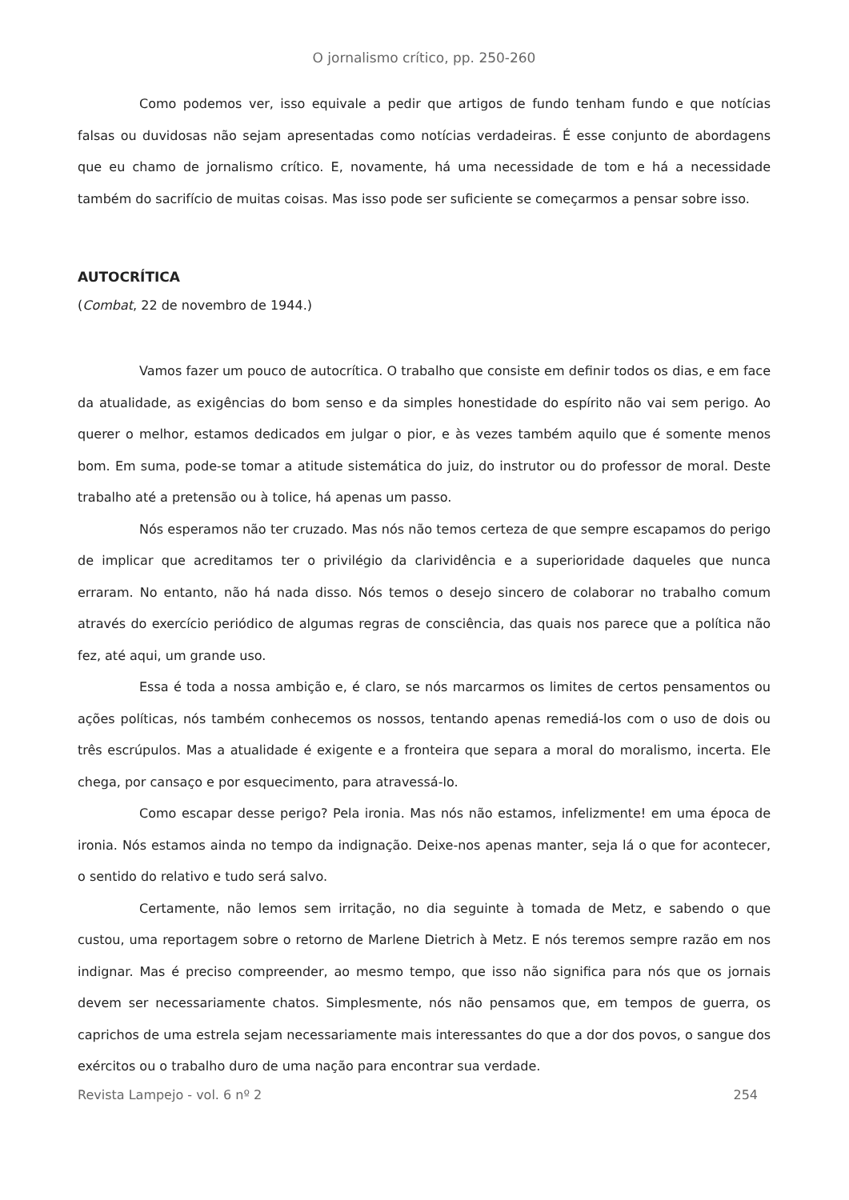O jornalismo crítico, pp. 250-260
Como podemos ver, isso equivale a pedir que artigos de fundo tenham fundo e que notícias falsas ou duvidosas não sejam apresentadas como notícias verdadeiras. É esse conjunto de abordagens que eu chamo de jornalismo crítico. E, novamente, há uma necessidade de tom e há a necessidade também do sacrifício de muitas coisas. Mas isso pode ser suficiente se começarmos a pensar sobre isso.
AUTOCRÍTICA
(Combat, 22 de novembro de 1944.)
Vamos fazer um pouco de autocrítica. O trabalho que consiste em definir todos os dias, e em face da atualidade, as exigências do bom senso e da simples honestidade do espírito não vai sem perigo. Ao querer o melhor, estamos dedicados em julgar o pior, e às vezes também aquilo que é somente menos bom. Em suma, pode-se tomar a atitude sistemática do juiz, do instrutor ou do professor de moral. Deste trabalho até a pretensão ou à tolice, há apenas um passo.
Nós esperamos não ter cruzado. Mas nós não temos certeza de que sempre escapamos do perigo de implicar que acreditamos ter o privilégio da clarividência e a superioridade daqueles que nunca erraram. No entanto, não há nada disso. Nós temos o desejo sincero de colaborar no trabalho comum através do exercício periódico de algumas regras de consciência, das quais nos parece que a política não fez, até aqui, um grande uso.
Essa é toda a nossa ambição e, é claro, se nós marcarmos os limites de certos pensamentos ou ações políticas, nós também conhecemos os nossos, tentando apenas remediá-los com o uso de dois ou três escrúpulos. Mas a atualidade é exigente e a fronteira que separa a moral do moralismo, incerta. Ele chega, por cansaço e por esquecimento, para atravessá-lo.
Como escapar desse perigo? Pela ironia. Mas nós não estamos, infelizmente! em uma época de ironia. Nós estamos ainda no tempo da indignação. Deixe-nos apenas manter, seja lá o que for acontecer, o sentido do relativo e tudo será salvo.
Certamente, não lemos sem irritação, no dia seguinte à tomada de Metz, e sabendo o que custou, uma reportagem sobre o retorno de Marlene Dietrich à Metz. E nós teremos sempre razão em nos indignar. Mas é preciso compreender, ao mesmo tempo, que isso não significa para nós que os jornais devem ser necessariamente chatos. Simplesmente, nós não pensamos que, em tempos de guerra, os caprichos de uma estrela sejam necessariamente mais interessantes do que a dor dos povos, o sangue dos exércitos ou o trabalho duro de uma nação para encontrar sua verdade.
Revista Lampejo - vol. 6 nº 2 254